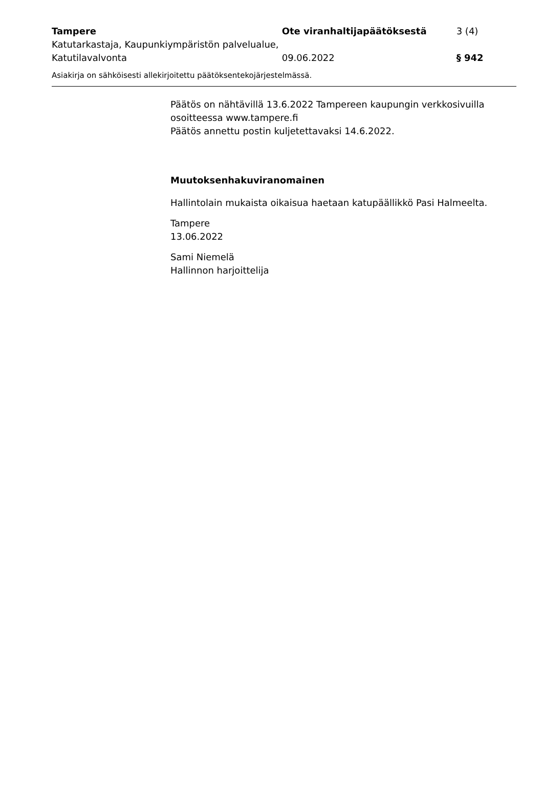Tampere
Katutarkastaja, Kaupunkiympäristön palvelualue, Katutilavalvonta
Ote viranhaltijapäätöksestä
09.06.2022
3 (4)
§ 942
Asiakirja on sähköisesti allekirjoitettu päätöksentekojärjestelmässä.
Päätös on nähtävillä 13.6.2022 Tampereen kaupungin verkkosivuilla osoitteessa www.tampere.fi
Päätös annettu postin kuljetettavaksi 14.6.2022.
Muutoksenhakuviranomainen
Hallintolain mukaista oikaisua haetaan katupäällikkö Pasi Halmeelta.
Tampere
13.06.2022
Sami Niemelä
Hallinnon harjoittelija